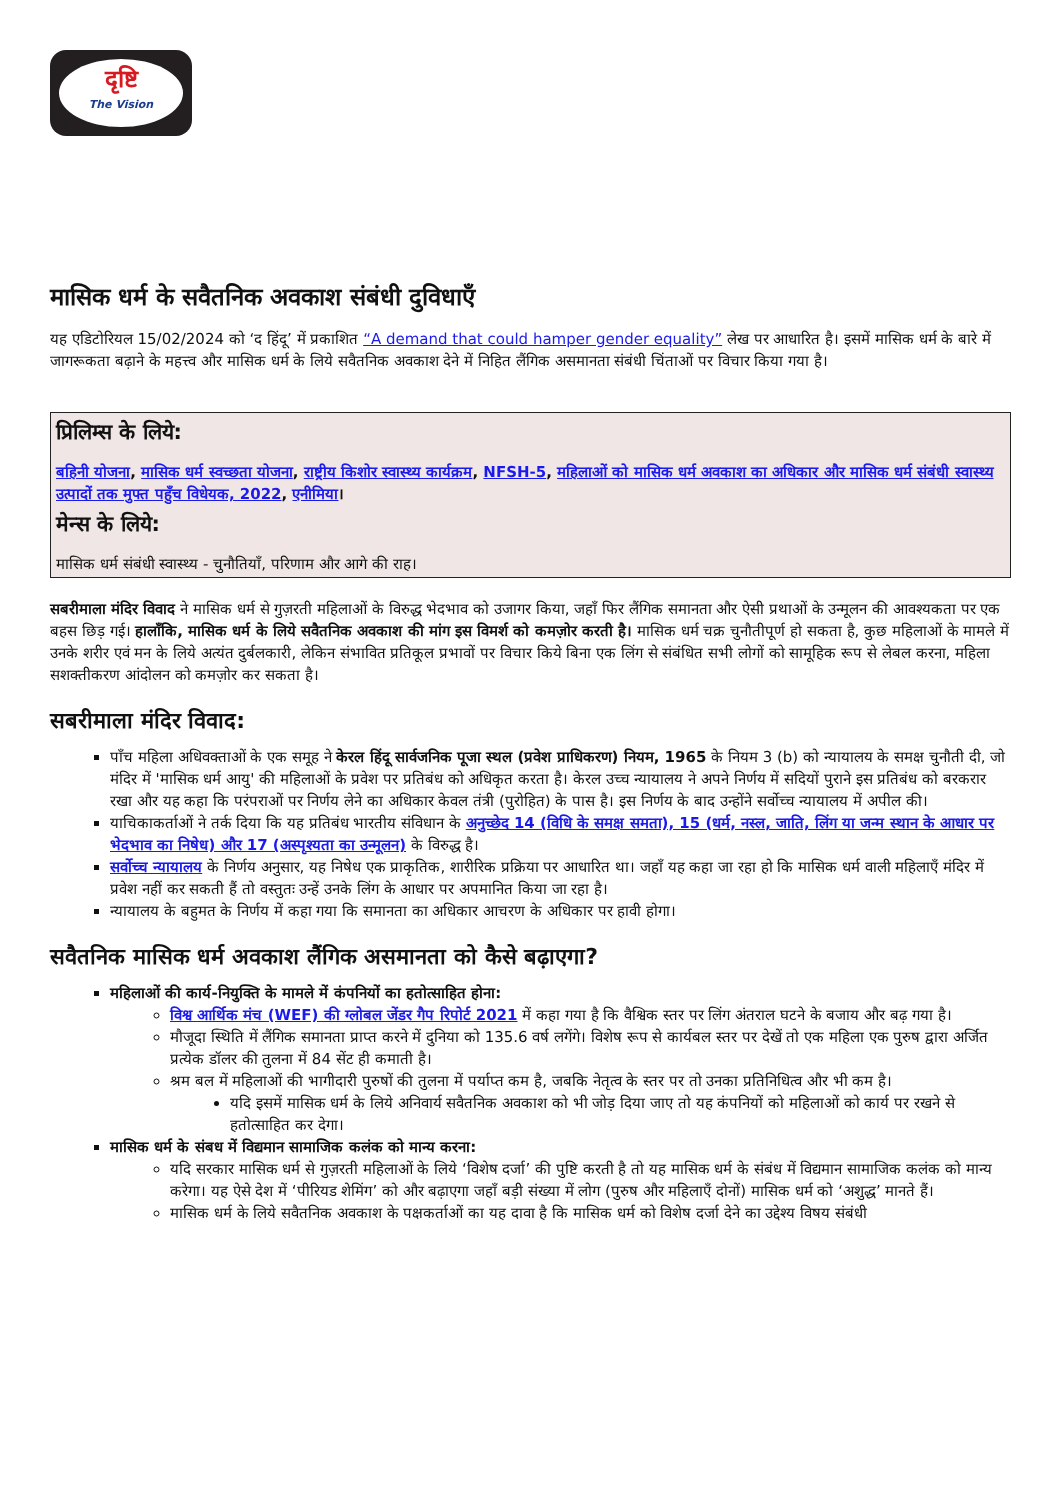दृष्टि
The Vision
मासिक धर्म के सवैतनिक अवकाश संबंधी दुविधाएँ
यह एडिटोरियल 15/02/2024 को ‘द हिंदू’ में प्रकाशित “A demand that could hamper gender equality” लेख पर आधारित है। इसमें मासिक धर्म के बारे में जागरूकता बढ़ाने के महत्त्व और मासिक धर्म के लिये सवैतनिक अवकाश देने में निहित लैंगिक असमानता संबंधी चिंताओं पर विचार किया गया है।
प्रिलिम्स के लिये:
बहिनी योजना, मासिक धर्म स्वच्छता योजना, राष्ट्रीय किशोर स्वास्थ्य कार्यक्रम, NFSH-5, महिलाओं को मासिक धर्म अवकाश का अधिकार और मासिक धर्म संबंधी स्वास्थ्य उत्पादों तक मुफ्त पहुँच विधेयक, 2022, एनीमिया।
मेन्स के लिये:
मासिक धर्म संबंधी स्वास्थ्य - चुनौतियाँ, परिणाम और आगे की राह।
सबरीमाला मंदिर विवाद ने मासिक धर्म से गुज़रती महिलाओं के विरुद्ध भेदभाव को उजागर किया, जहाँ फिर लैंगिक समानता और ऐसी प्रथाओं के उन्मूलन की आवश्यकता पर एक बहस छिड़ गई। हालाँकि, मासिक धर्म के लिये सवैतनिक अवकाश की मांग इस विमर्श को कमज़ोर करती है। मासिक धर्म चक्र चुनौतीपूर्ण हो सकता है, कुछ महिलाओं के मामले में उनके शरीर एवं मन के लिये अत्यंत दुर्बलकारी, लेकिन संभावित प्रतिकूल प्रभावों पर विचार किये बिना एक लिंग से संबंधित सभी लोगों को सामूहिक रूप से लेबल करना, महिला सशक्तीकरण आंदोलन को कमज़ोर कर सकता है।
सबरीमाला मंदिर विवाद:
पाँच महिला अधिवक्ताओं के एक समूह ने केरल हिंदू सार्वजनिक पूजा स्थल (प्रवेश प्राधिकरण) नियम, 1965 के नियम 3 (b) को न्यायालय के समक्ष चुनौती दी, जो मंदिर में 'मासिक धर्म आयु' की महिलाओं के प्रवेश पर प्रतिबंध को अधिकृत करता है। केरल उच्च न्यायालय ने अपने निर्णय में सदियों पुराने इस प्रतिबंध को बरकरार रखा और यह कहा कि परंपराओं पर निर्णय लेने का अधिकार केवल तंत्री (पुरोहित) के पास है। इस निर्णय के बाद उन्होंने सर्वोच्च न्यायालय में अपील की।
याचिकाकर्ताओं ने तर्क दिया कि यह प्रतिबंध भारतीय संविधान के अनुच्छेद 14 (विधि के समक्ष समता), 15 (धर्म, नस्ल, जाति, लिंग या जन्म स्थान के आधार पर भेदभाव का निषेध) और 17 (अस्पृश्यता का उन्मूलन) के विरुद्ध है।
सर्वोच्च न्यायालय के निर्णय अनुसार, यह निषेध एक प्राकृतिक, शारीरिक प्रक्रिया पर आधारित था। जहाँ यह कहा जा रहा हो कि मासिक धर्म वाली महिलाएँ मंदिर में प्रवेश नहीं कर सकती हैं तो वस्तुतः उन्हें उनके लिंग के आधार पर अपमानित किया जा रहा है।
न्यायालय के बहुमत के निर्णय में कहा गया कि समानता का अधिकार आचरण के अधिकार पर हावी होगा।
सवैतनिक मासिक धर्म अवकाश लैंगिक असमानता को कैसे बढ़ाएगा?
महिलाओं की कार्य-नियुक्ति के मामले में कंपनियों का हतोत्साहित होना:
विश्व आर्थिक मंच (WEF) की ग्लोबल जेंडर गैप रिपोर्ट 2021 में कहा गया है कि वैश्विक स्तर पर लिंग अंतराल घटने के बजाय और बढ़ गया है।
मौजूदा स्थिति में लैंगिक समानता प्राप्त करने में दुनिया को 135.6 वर्ष लगेंगे। विशेष रूप से कार्यबल स्तर पर देखें तो एक महिला एक पुरुष द्वारा अर्जित प्रत्येक डॉलर की तुलना में 84 सेंट ही कमाती है।
श्रम बल में महिलाओं की भागीदारी पुरुषों की तुलना में पर्याप्त कम है, जबकि नेतृत्व के स्तर पर तो उनका प्रतिनिधित्व और भी कम है।
यदि इसमें मासिक धर्म के लिये अनिवार्य सवैतनिक अवकाश को भी जोड़ दिया जाए तो यह कंपनियों को महिलाओं को कार्य पर रखने से हतोत्साहित कर देगा।
मासिक धर्म के संबध में विद्यमान सामाजिक कलंक को मान्य करना:
यदि सरकार मासिक धर्म से गुज़रती महिलाओं के लिये ‘विशेष दर्जा’ की पुष्टि करती है तो यह मासिक धर्म के संबंध में विद्यमान सामाजिक कलंक को मान्य करेगा। यह ऐसे देश में ‘पीरियड शेमिंग’ को और बढ़ाएगा जहाँ बड़ी संख्या में लोग (पुरुष और महिलाएँ दोनों) मासिक धर्म को ‘अशुद्ध’ मानते हैं।
मासिक धर्म के लिये सवैतनिक अवकाश के पक्षकर्ताओं का यह दावा है कि मासिक धर्म को विशेष दर्जा देने का उद्देश्य विषय संबंधी